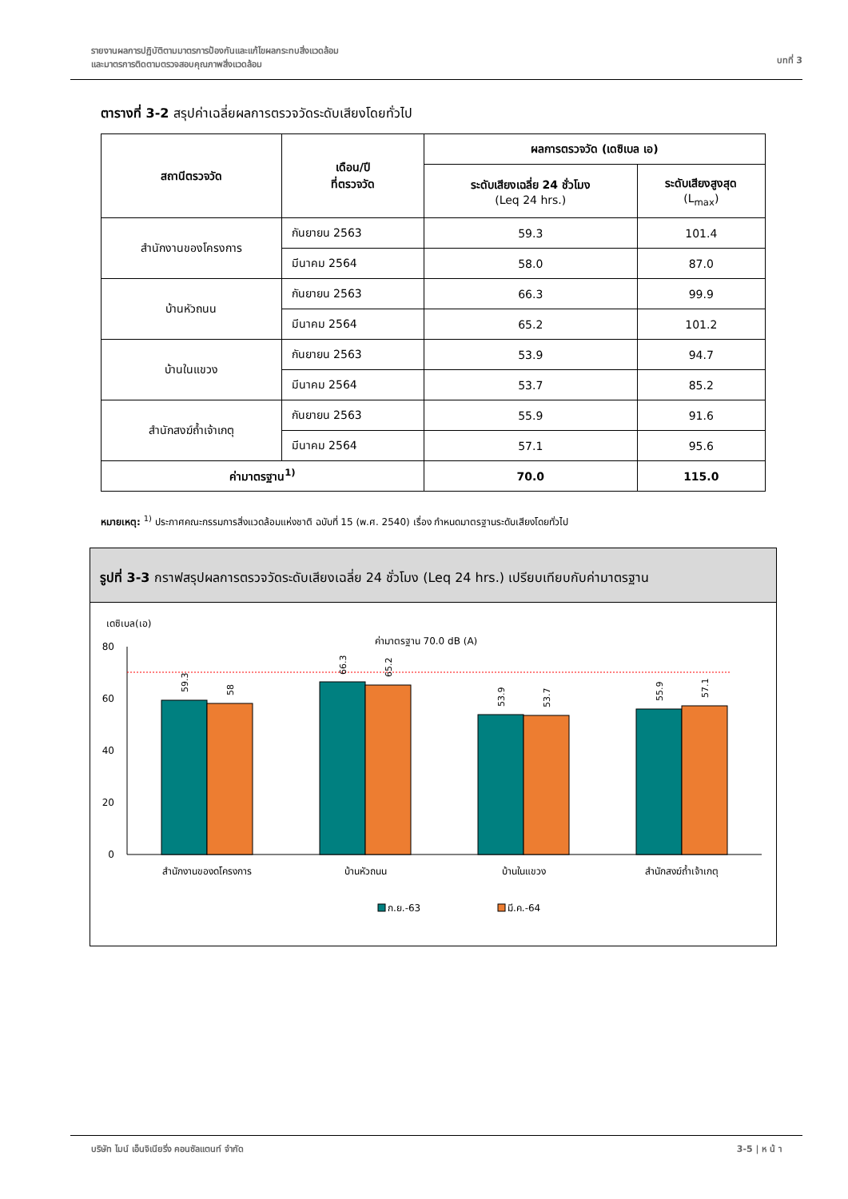รายงานผลการปฏิบัติตามมาตรการป้องกันและแก้ไขผลกระทบสิ่งแวดล้อม
และมาตรการติดตามตรวจสอบคุณภาพสิ่งแวดล้อม
บทที่ 3
ตารางที่ 3-2 สรุปค่าเฉลี่ยผลการตรวจวัดระดับเสียงโดยทั่วไป
| สถานีตรวจวัด | เดือน/ปี ที่ตรวจวัด | ผลการตรวจวัด (เดซิเบล เอ) | |
| --- | --- | --- | --- |
| | | ระดับเสียงเฉลี่ย 24 ชั่วโมง (Leq 24 hrs.) | ระดับเสียงสูงสุด (L<sub>max</sub>) |
| สำนักงานของโครงการ | กันยายน 2563 | 59.3 | 101.4 |
| | มีนาคม 2564 | 58.0 | 87.0 |
| บ้านหัวถนน | กันยายน 2563 | 66.3 | 99.9 |
| | มีนาคม 2564 | 65.2 | 101.2 |
| บ้านในแขวง | กันยายน 2563 | 53.9 | 94.7 |
| | มีนาคม 2564 | 53.7 | 85.2 |
| สำนักสงฆ์ถ้ำเจ้าเกตุ | กันยายน 2563 | 55.9 | 91.6 |
| | มีนาคม 2564 | 57.1 | 95.6 |
| ค่ามาตรฐาน<sup>1)</sup> | | 70.0 | 115.0 |
หมายเหตุ: <sup>1)</sup> ประกาศคณะกรรมการสิ่งแวดล้อมแห่งชาติ ฉบับที่ 15 (พ.ศ. 2540) เรื่อง กำหนดมาตรฐานระดับเสียงโดยทั่วไป
รูปที่ 3-3 กราฟสรุปผลการตรวจวัดระดับเสียงเฉลี่ย 24 ชั่วโมง (Leq 24 hrs.) เปรียบเทียบกับค่ามาตรฐาน
เดซิเบล(เอ)
80
60
40
20
0
ค่ามาตรฐาน 70.0 dB (A)
59.3
58
66.3
65.2
53.9
53.7
55.9
57.1
สำนักงานของดโครงการ
บ้านหัวถนน
บ้านในแขวง
สำนักสงฆ์ถ้ำเจ้าเกตุ
ก.ย.-63
มี.ค.-64
บริษัท ไมน์ เอ็นจิเนียริ่ง คอนซัลแตนท์ จำกัด 3-5 | ห น้ า